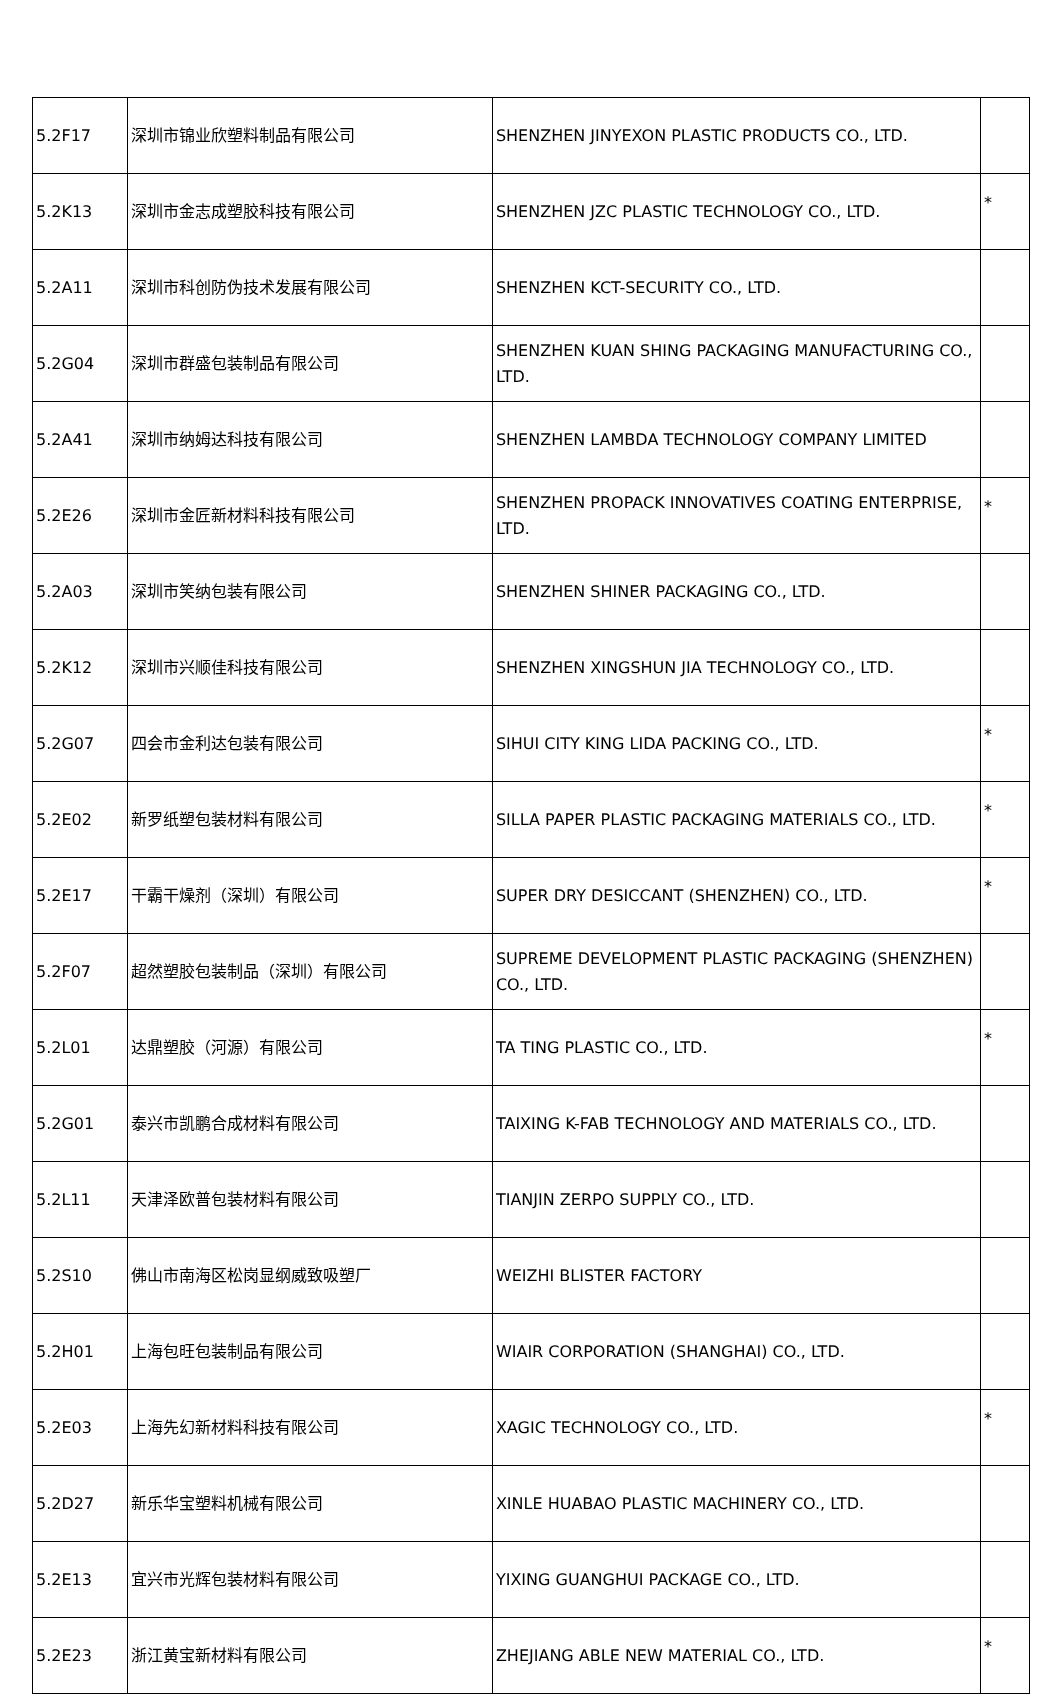| 5.2F17 | 深圳市锦业欣塑料制品有限公司 | SHENZHEN JINYEXON PLASTIC PRODUCTS CO., LTD. | |
| 5.2K13 | 深圳市金志成塑胶科技有限公司 | SHENZHEN JZC PLASTIC TECHNOLOGY CO., LTD. | * |
| 5.2A11 | 深圳市科创防伪技术发展有限公司 | SHENZHEN KCT-SECURITY CO., LTD. | |
| 5.2G04 | 深圳市群盛包装制品有限公司 | SHENZHEN KUAN SHING PACKAGING MANUFACTURING CO., LTD. | |
| 5.2A41 | 深圳市纳姆达科技有限公司 | SHENZHEN LAMBDA TECHNOLOGY COMPANY LIMITED | |
| 5.2E26 | 深圳市金匠新材料科技有限公司 | SHENZHEN PROPACK INNOVATIVES COATING ENTERPRISE, LTD. | * |
| 5.2A03 | 深圳市笑纳包装有限公司 | SHENZHEN SHINER PACKAGING CO., LTD. | |
| 5.2K12 | 深圳市兴顺佳科技有限公司 | SHENZHEN XINGSHUN JIA TECHNOLOGY CO., LTD. | |
| 5.2G07 | 四会市金利达包装有限公司 | SIHUI CITY KING LIDA PACKING CO., LTD. | * |
| 5.2E02 | 新罗纸塑包装材料有限公司 | SILLA PAPER PLASTIC PACKAGING MATERIALS CO., LTD. | * |
| 5.2E17 | 干霸干燥剂（深圳）有限公司 | SUPER DRY DESICCANT (SHENZHEN) CO., LTD. | * |
| 5.2F07 | 超然塑胶包装制品（深圳）有限公司 | SUPREME DEVELOPMENT PLASTIC PACKAGING (SHENZHEN) CO., LTD. | |
| 5.2L01 | 达鼎塑胶（河源）有限公司 | TA TING PLASTIC CO., LTD. | * |
| 5.2G01 | 泰兴市凯鹏合成材料有限公司 | TAIXING K-FAB TECHNOLOGY AND MATERIALS CO., LTD. | |
| 5.2L11 | 天津泽欧普包装材料有限公司 | TIANJIN ZERPO SUPPLY CO., LTD. | |
| 5.2S10 | 佛山市南海区松岗显纲威致吸塑厂 | WEIZHI BLISTER FACTORY | |
| 5.2H01 | 上海包旺包装制品有限公司 | WIAIR CORPORATION (SHANGHAI) CO., LTD. | |
| 5.2E03 | 上海先幻新材料科技有限公司 | XAGIC TECHNOLOGY CO., LTD. | * |
| 5.2D27 | 新乐华宝塑料机械有限公司 | XINLE HUABAO PLASTIC MACHINERY CO., LTD. | |
| 5.2E13 | 宜兴市光辉包装材料有限公司 | YIXING GUANGHUI PACKAGE CO., LTD. | |
| 5.2E23 | 浙江黄宝新材料有限公司 | ZHEJIANG ABLE NEW MATERIAL CO., LTD. | * |